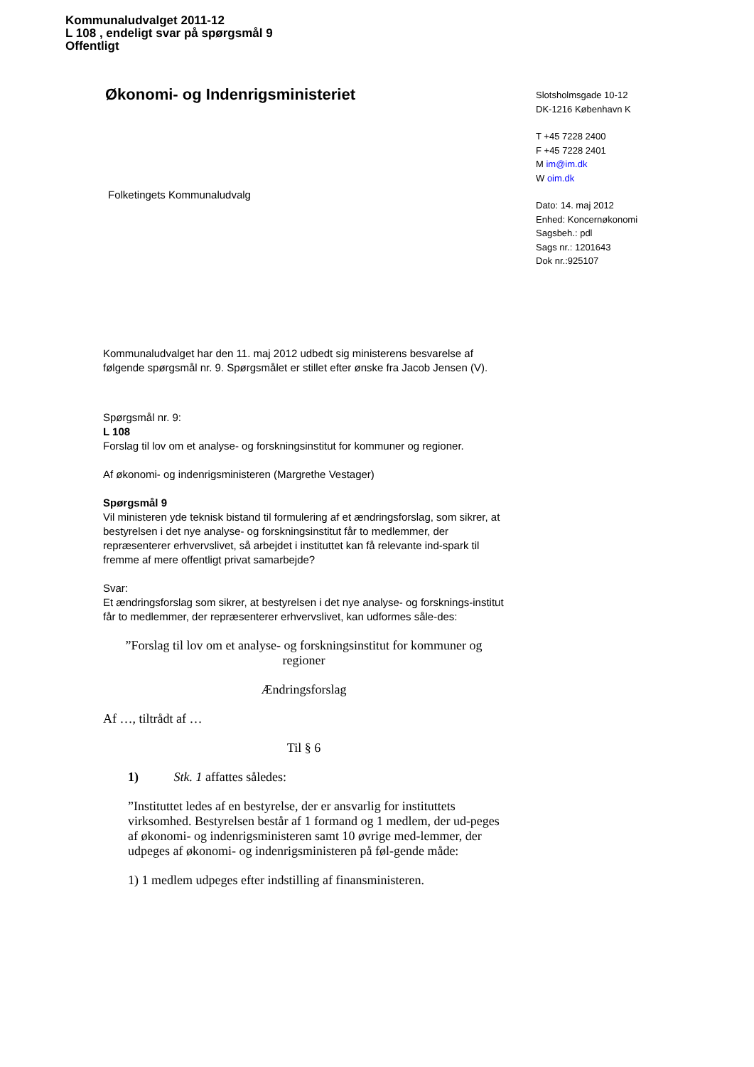Kommunaludvalget 2011-12
L 108 , endeligt svar på spørgsmål 9
Offentligt
Økonomi- og Indenrigsministeriet
Slotsholmsgade 10-12
DK-1216 København K
T +45 7228 2400
F +45 7228 2401
M im@im.dk
W oim.dk
Dato: 14. maj 2012
Enhed: Koncernøkonomi
Sagsbeh.: pdl
Sags nr.: 1201643
Dok nr.:925107
Folketingets Kommunaludvalg
Kommunaludvalget har den 11. maj 2012 udbedt sig ministerens besvarelse af følgende spørgsmål nr. 9. Spørgsmålet er stillet efter ønske fra Jacob Jensen (V).
Spørgsmål nr. 9:
L 108
Forslag til lov om et analyse- og forskningsinstitut for kommuner og regioner.
Af økonomi- og indenrigsministeren (Margrethe Vestager)
Spørgsmål 9
Vil ministeren yde teknisk bistand til formulering af et ændringsforslag, som sikrer, at bestyrelsen i det nye analyse- og forskningsinstitut får to medlemmer, der repræsenterer erhvervslivet, så arbejdet i instituttet kan få relevante ind-spark til fremme af mere offentligt privat samarbejde?
Svar:
Et ændringsforslag som sikrer, at bestyrelsen i det nye analyse- og forsknings-institut får to medlemmer, der repræsenterer erhvervslivet, kan udformes såle-des:
”Forslag til lov om et analyse- og forskningsinstitut for kommuner og regioner
Ændringsforslag
Af …, tiltrådt af …
Til § 6
1) Stk. 1 affattes således:
”Instituttet ledes af en bestyrelse, der er ansvarlig for instituttets virksomhed. Bestyrelsen består af 1 formand og 1 medlem, der ud-peges af økonomi- og indenrigsministeren samt 10 øvrige med-lemmer, der udpeges af økonomi- og indenrigsministeren på føl-gende måde:
1) 1 medlem udpeges efter indstilling af finansministeren.